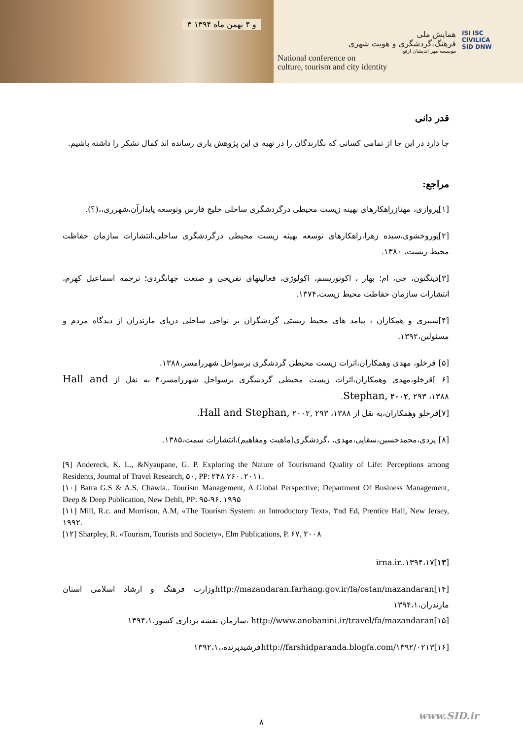۳ و ۴ بهمن ماه ۱۳۹۴
همایش ملی
فرهنگ،گردشگری و هویت شهری
موسسه مهر اندیشان ارفع
National conference on
culture, tourism and city identity
ISI ISC
CIVILICA
SID DNW
قدر دانی
جا دارد در این جا از تمامی کسانی که نگارندگان را در تهیه ی این پژوهش یاری رسانده اند کمال تشکر را داشته باشیم.
مراجع:
[۱]پروازی، مهنازراهکارهای بهینه زیست محیطی درگردشگری ساحلی خلیج فارس وتوسعه پایدارآن،شهرری،،(؟).
[۲]پوروخشوی،سیده زهرا،راهکارهای توسعه بهینه زیست محیطی درگردشگری ساحلی،انتشارات سازمان حفاظت محیط زیست، ۱۳۸۰.
[۳]دینگتون، جی، ام؛ بهار ، اکوتوریسم، اکولوژی، فعالیتهای تفریحی و صنعت جهانگردی؛ ترجمه اسماعیل کهرم، انتشارات سازمان حفاظت محیط زیست،۱۳۷۴.
[۴]شبیری و همکاران ، پیامد های محیط زیستی گردشگران بر نواحی ساحلی دریای مازندران از دیدگاه مردم و مسئولین،۱۳۹۲.
[۵] قرخلو، مهدی وهمکاران،اثرات زیست محیطی گردشگری برسواحل شهررامسر،۱۳۸۸.
[۶ ]قرخلو،مهدی وهمکاران،اثرات زیست محیطی گردشگری برسواحل شهررامسر،۳ به نقل از Hall and Stephan, ۲۰۰۲, ۲۹۳ ،۱۳۸۸.
[۷]قرخلو وهمکاران،به نقل از Hall and Stephan, ۲۰۰۲, ۲۹۳ ،۱۳۸۸.
[۸] یزدی،محمدحسین،سقایی،مهدی، ،گردشگری(ماهیت ومفاهیم)،انتشارات سمت،۱۳۸۵.
[۹] Andereck, K. L., &Nyaupane, G. P. Exploring the Nature of Tourismand Quality of Life: Perceptions among Residents, Journal of Travel Research, ۵۰, PP: ۲۴۸ ۲۶۰. ۲۰۱۱.
[۱۰] Batra G.S & A.S. Chawla.. Tourism Management, A Global Perspective; Department Of Business Management, Deep & Deep Publication, New Dehli, PP: ۹۵-۹۶. ۱۹۹۵
[۱۱] Mill, R.c. and Morrison, A.M, «The Tourism System: an Introductory Text», ۲nd Ed, Prentice Hall, New Jersey, ۱۹۹۲.
[۱۲] Sharpley, R. «Tourism, Tourists and Society», Elm Publications, P. ۶۷, ۲۰۰۸
[۱۳]irna.ir..۱۳۹۴،۱۷
[۱۴]http://mazandaran.farhang.gov.ir/fa/ostan/mazandaranوزارت فرهنگ و ارشاد اسلامی استان مازندران،۱۳۹۴،۱
[۱۵]http://www.anobanini.ir/travel/fa/mazandaran ،سازمان نقشه برداری کشور،۱۳۹۴،۱
[۱۶]http://farshidparanda.blogfa.com/۱۳۹۲/۰۲۱۳فرشیدپرنده،،۱۳۹۲،۱
www.SID.ir
۸